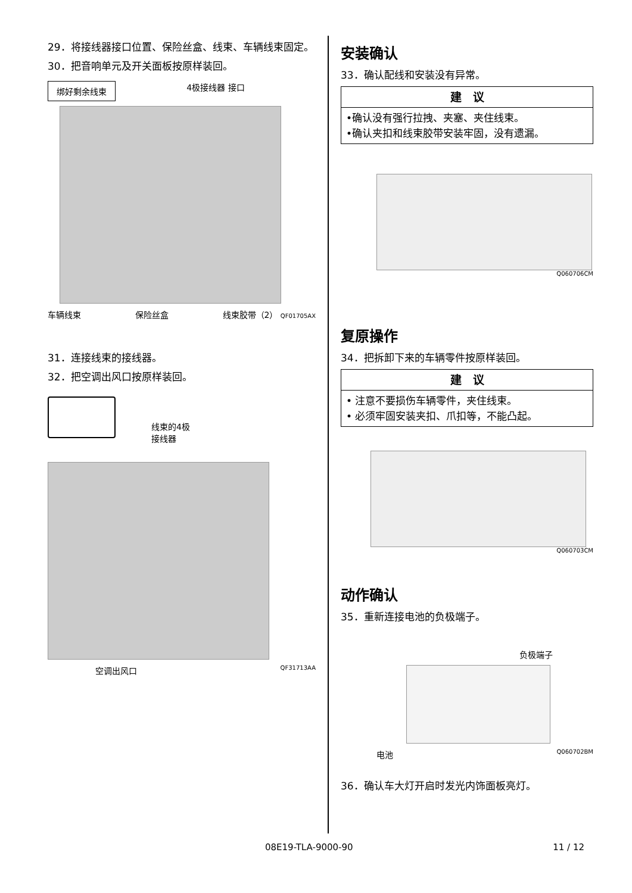29．将接线器接口位置、保险丝盒、线束、车辆线束固定。
30．把音响单元及开关面板按原样装回。
绑好剩余线束 4极接线器 接口
车辆线束 保险丝盒 线束胶带（2） QF01705AX
31．连接线束的接线器。
32．把空调出风口按原样装回。
线束的4极
接线器
空调出风口 QF31713AA
安装确认
33．确认配线和安装没有异常。
| 建 议 |
| --- |
| •确认没有强行拉拽、夹塞、夹住线束。 •确认夹扣和线束胶带安装牢固，没有遗漏。 |
Q060706CM
复原操作
34．把拆卸下来的车辆零件按原样装回。
| 建 议 |
| --- |
| • 注意不要损伤车辆零件，夹住线束。 • 必须牢固安装夹扣、爪扣等，不能凸起。 |
Q060703CM
动作确认
35．重新连接电池的负极端子。
负极端子
电池 Q060702BM
36．确认车大灯开启时发光内饰面板亮灯。
08E19-TLA-9000-90 11 / 12